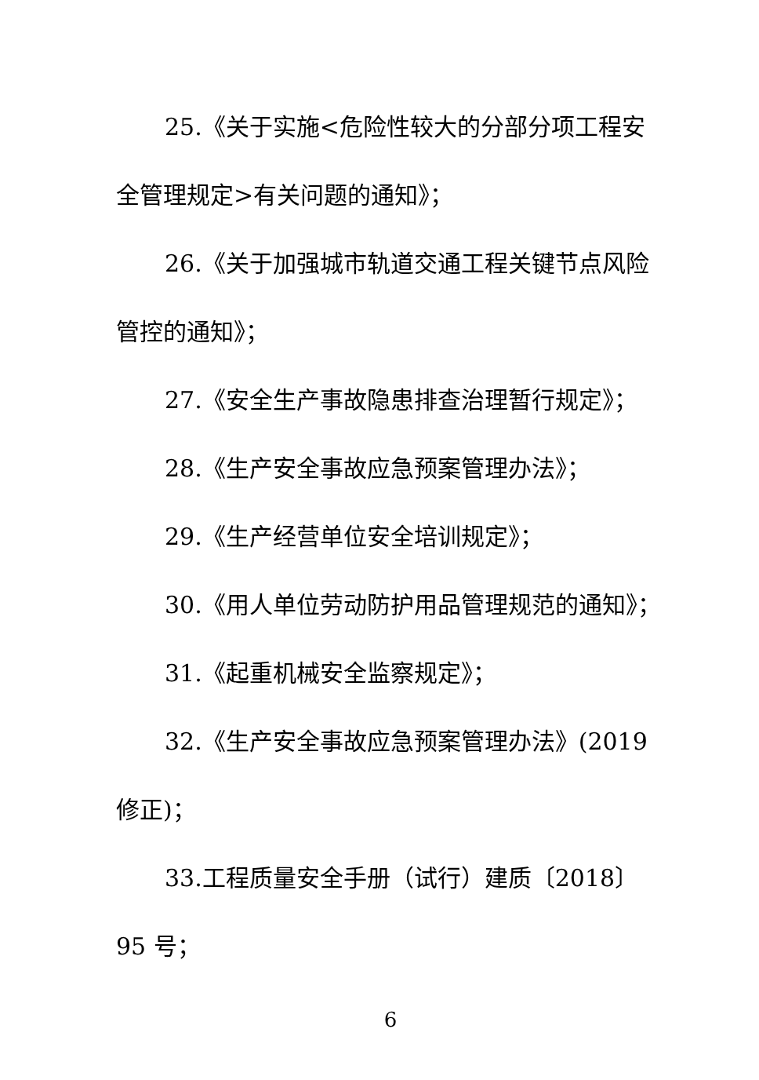25.《关于实施<危险性较大的分部分项工程安全管理规定>有关问题的通知》；
26.《关于加强城市轨道交通工程关键节点风险管控的通知》；
27.《安全生产事故隐患排查治理暂行规定》；
28.《生产安全事故应急预案管理办法》；
29.《生产经营单位安全培训规定》；
30.《用人单位劳动防护用品管理规范的通知》；
31.《起重机械安全监察规定》；
32.《生产安全事故应急预案管理办法》(2019修正)；
33.工程质量安全手册（试行）建质〔2018〕95 号；
6